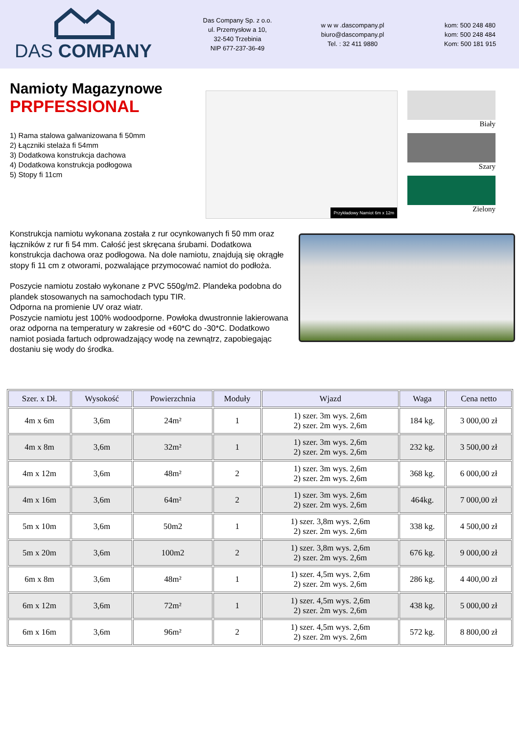DAS COMPANY
Das Company Sp. z o.o.
ul. Przemysłow a 10,
32-540 Trzebinia
NIP 677-237-36-49
w w w .dascompany.pl
biuro@dascompany.pl
Tel. : 32 411 9880
kom: 500 248 480
kom: 500 248 484
Kom: 500 181 915
Namioty Magazynowe
PRPFESSIONAL
1) Rama stalowa galwanizowana fi 50mm
2) Łączniki stelaża fi 54mm
3) Dodatkowa konstrukcja dachowa
4) Dodatkowa konstrukcja podłogowa
5) Stopy fi 11cm
Przykładowy Namiot 6m x 12m
Biały
Szary
Zielony
Konstrukcja namiotu wykonana została z rur ocynkowanych fi 50 mm oraz łączników z rur fi 54 mm. Całość jest skręcana śrubami. Dodatkowa konstrukcja dachowa oraz podłogowa. Na dole namiotu, znajdują się okrągłe stopy fi 11 cm z otworami, pozwalające przymocować namiot do podłoża.
Poszycie namiotu zostało wykonane z PVC 550g/m2. Plandeka podobna do plandek stosowanych na samochodach typu TIR.
Odporna na promienie UV oraz wiatr.
Poszycie namiotu jest 100% wodoodporne. Powłoka dwustronnie lakierowana oraz odporna na temperatury w zakresie od +60*C do -30*C. Dodatkowo namiot posiada fartuch odprowadzający wodę na zewnątrz, zapobiegając dostaniu się wody do środka.
| Szer. x Dł. | Wysokość | Powierzchnia | Moduły | Wjazd | Waga | Cena netto |
| --- | --- | --- | --- | --- | --- | --- |
| 4m x 6m | 3,6m | 24m² | 1 | 1) szer. 3m wys. 2,6m 2) szer. 2m wys. 2,6m | 184 kg. | 3 000,00 zł |
| 4m x 8m | 3,6m | 32m² | 1 | 1) szer. 3m wys. 2,6m 2) szer. 2m wys. 2,6m | 232 kg. | 3 500,00 zł |
| 4m x 12m | 3,6m | 48m² | 2 | 1) szer. 3m wys. 2,6m 2) szer. 2m wys. 2,6m | 368 kg. | 6 000,00 zł |
| 4m x 16m | 3,6m | 64m² | 2 | 1) szer. 3m wys. 2,6m 2) szer. 2m wys. 2,6m | 464kg. | 7 000,00 zł |
| 5m x 10m | 3,6m | 50m2 | 1 | 1) szer. 3,8m wys. 2,6m 2) szer. 2m wys. 2,6m | 338 kg. | 4 500,00 zł |
| 5m x 20m | 3,6m | 100m2 | 2 | 1) szer. 3,8m wys. 2,6m 2) szer. 2m wys. 2,6m | 676 kg. | 9 000,00 zł |
| 6m x 8m | 3,6m | 48m² | 1 | 1) szer. 4,5m wys. 2,6m 2) szer. 2m wys. 2,6m | 286 kg. | 4 400,00 zł |
| 6m x 12m | 3,6m | 72m² | 1 | 1) szer. 4,5m wys. 2,6m 2) szer. 2m wys. 2,6m | 438 kg. | 5 000,00 zł |
| 6m x 16m | 3,6m | 96m² | 2 | 1) szer. 4,5m wys. 2,6m 2) szer. 2m wys. 2,6m | 572 kg. | 8 800,00 zł |